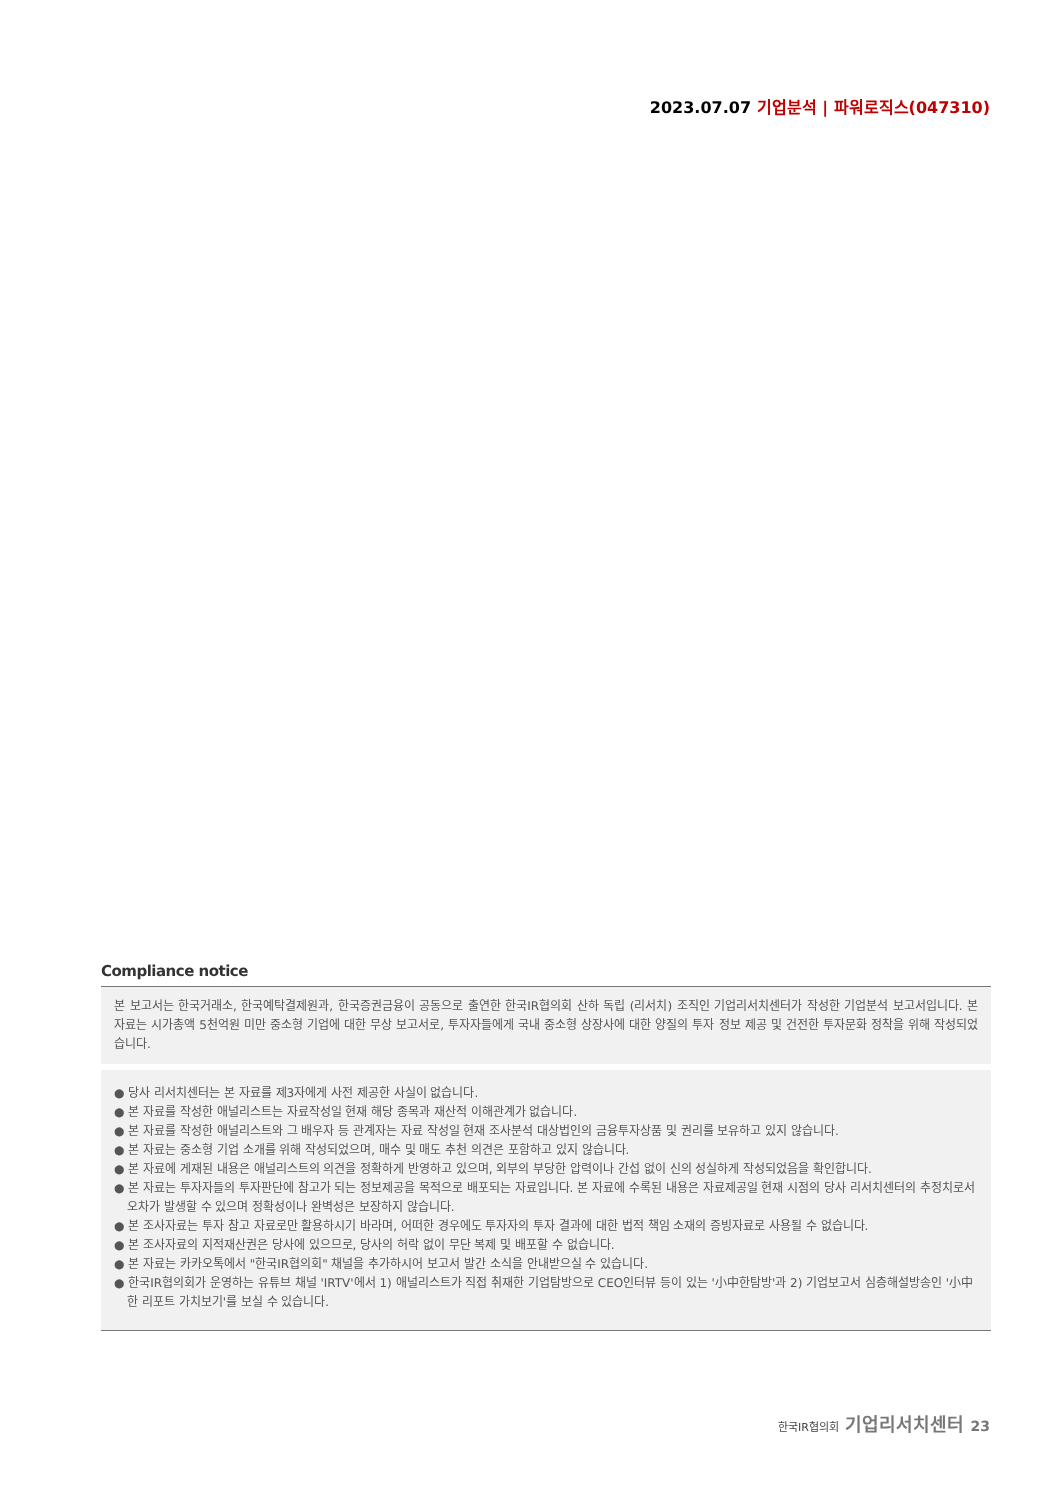2023.07.07 기업분석 | 파워로직스(047310)
Compliance notice
본 보고서는 한국거래소, 한국예탁결제원과, 한국증권금융이 공동으로 출연한 한국IR협의회 산하 독립 (리서치) 조직인 기업리서치센터가 작성한 기업분석 보고서입니다. 본 자료는 시가총액 5천억원 미만 중소형 기업에 대한 무상 보고서로, 투자자들에게 국내 중소형 상장사에 대한 양질의 투자 정보 제공 및 건전한 투자문화 정착을 위해 작성되었습니다.
● 당사 리서치센터는 본 자료를 제3자에게 사전 제공한 사실이 없습니다.
● 본 자료를 작성한 애널리스트는 자료작성일 현재 해당 종목과 재산적 이해관계가 없습니다.
● 본 자료를 작성한 애널리스트와 그 배우자 등 관계자는 자료 작성일 현재 조사분석 대상법인의 금융투자상품 및 권리를 보유하고 있지 않습니다.
● 본 자료는 중소형 기업 소개를 위해 작성되었으며, 매수 및 매도 추천 의견은 포함하고 있지 않습니다.
● 본 자료에 게재된 내용은 애널리스트의 의견을 정확하게 반영하고 있으며, 외부의 부당한 압력이나 간섭 없이 신의 성실하게 작성되었음을 확인합니다.
● 본 자료는 투자자들의 투자판단에 참고가 되는 정보제공을 목적으로 배포되는 자료입니다. 본 자료에 수록된 내용은 자료제공일 현재 시점의 당사 리서치센터의 추정치로서 오차가 발생할 수 있으며 정확성이나 완벽성은 보장하지 않습니다.
● 본 조사자료는 투자 참고 자료로만 활용하시기 바라며, 어떠한 경우에도 투자자의 투자 결과에 대한 법적 책임 소재의 증빙자료로 사용될 수 없습니다.
● 본 조사자료의 지적재산권은 당사에 있으므로, 당사의 허락 없이 무단 복제 및 배포할 수 없습니다.
● 본 자료는 카카오톡에서 "한국IR협의회" 채널을 추가하시어 보고서 발간 소식을 안내받으실 수 있습니다.
● 한국IR협의회가 운영하는 유튜브 채널 'IRTV'에서 1) 애널리스트가 직접 취재한 기업탐방으로 CEO인터뷰 등이 있는 '小中한탐방'과 2) 기업보고서 심층해설방송인 '小中한 리포트 가치보기'를 보실 수 있습니다.
한국IR협의회 기업리서치센터 23